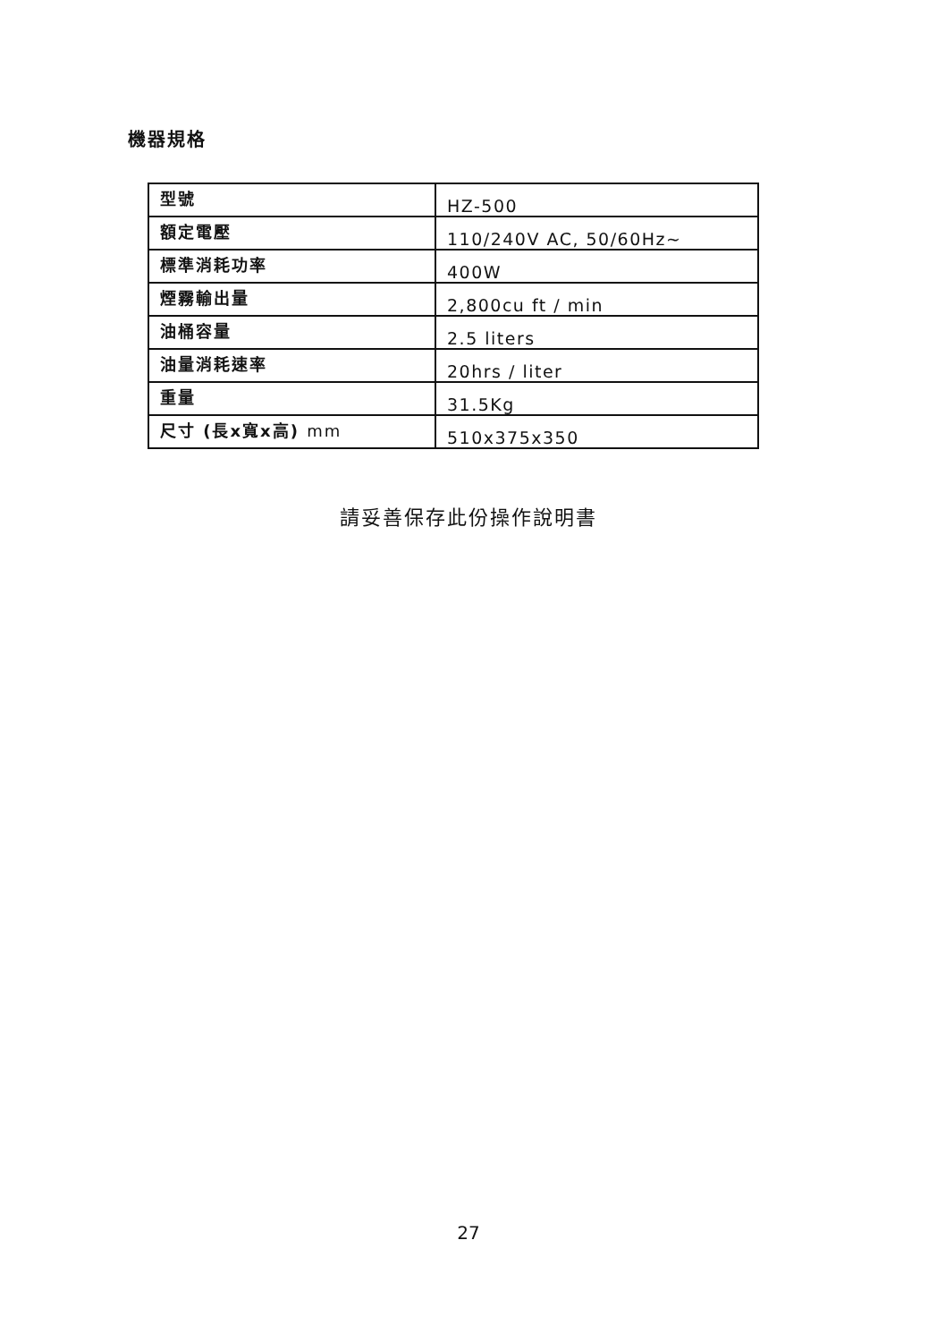機器規格
| 型號 | HZ-500 |
| 額定電壓 | 110/240V AC, 50/60Hz~ |
| 標準消耗功率 | 400W |
| 煙霧輸出量 | 2,800cu ft / min |
| 油桶容量 | 2.5 liters |
| 油量消耗速率 | 20hrs / liter |
| 重量 | 31.5Kg |
| 尺寸 (長x寬x高) mm | 510x375x350 |
請妥善保存此份操作說明書
27